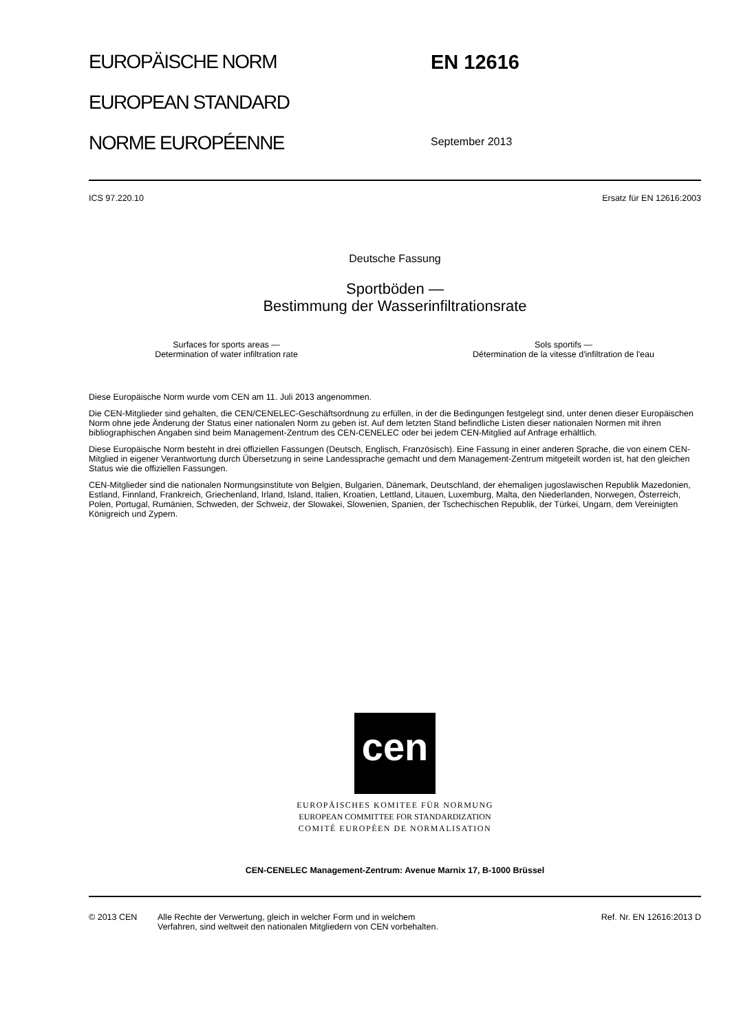EUROPÄISCHE NORM
EUROPEAN STANDARD
NORME EUROPÉENNE
EN 12616
September 2013
ICS 97.220.10 Ersatz für EN 12616:2003
Deutsche Fassung
Sportböden —
Bestimmung der Wasserinfiltrationsrate
Surfaces for sports areas —
Determination of water infiltration rate Sols sportifs —
Détermination de la vitesse d'infiltration de l'eau
Diese Europäische Norm wurde vom CEN am 11. Juli 2013 angenommen.
Die CEN-Mitglieder sind gehalten, die CEN/CENELEC-Geschäftsordnung zu erfüllen, in der die Bedingungen festgelegt sind, unter denen dieser Europäischen Norm ohne jede Änderung der Status einer nationalen Norm zu geben ist. Auf dem letzten Stand befindliche Listen dieser nationalen Normen mit ihren bibliographischen Angaben sind beim Management-Zentrum des CEN-CENELEC oder bei jedem CEN-Mitglied auf Anfrage erhältlich.
Diese Europäische Norm besteht in drei offiziellen Fassungen (Deutsch, Englisch, Französisch). Eine Fassung in einer anderen Sprache, die von einem CEN-Mitglied in eigener Verantwortung durch Übersetzung in seine Landessprache gemacht und dem Management-Zentrum mitgeteilt worden ist, hat den gleichen Status wie die offiziellen Fassungen.
CEN-Mitglieder sind die nationalen Normungsinstitute von Belgien, Bulgarien, Dänemark, Deutschland, der ehemaligen jugoslawischen Republik Mazedonien, Estland, Finnland, Frankreich, Griechenland, Irland, Island, Italien, Kroatien, Lettland, Litauen, Luxemburg, Malta, den Niederlanden, Norwegen, Österreich, Polen, Portugal, Rumänien, Schweden, der Schweiz, der Slowakei, Slowenien, Spanien, der Tschechischen Republik, der Türkei, Ungarn, dem Vereinigten Königreich und Zypern.
cen
EUROPÄISCHES KOMITEE FÜR NORMUNG
EUROPEAN COMMITTEE FOR STANDARDIZATION
COMITÉ EUROPÉEN DE NORMALISATION
CEN-CENELEC Management-Zentrum: Avenue Marnix 17, B-1000 Brüssel
© 2013 CEN Alle Rechte der Verwertung, gleich in welcher Form und in welchem
Verfahren, sind weltweit den nationalen Mitgliedern von CEN vorbehalten. Ref. Nr. EN 12616:2013 D